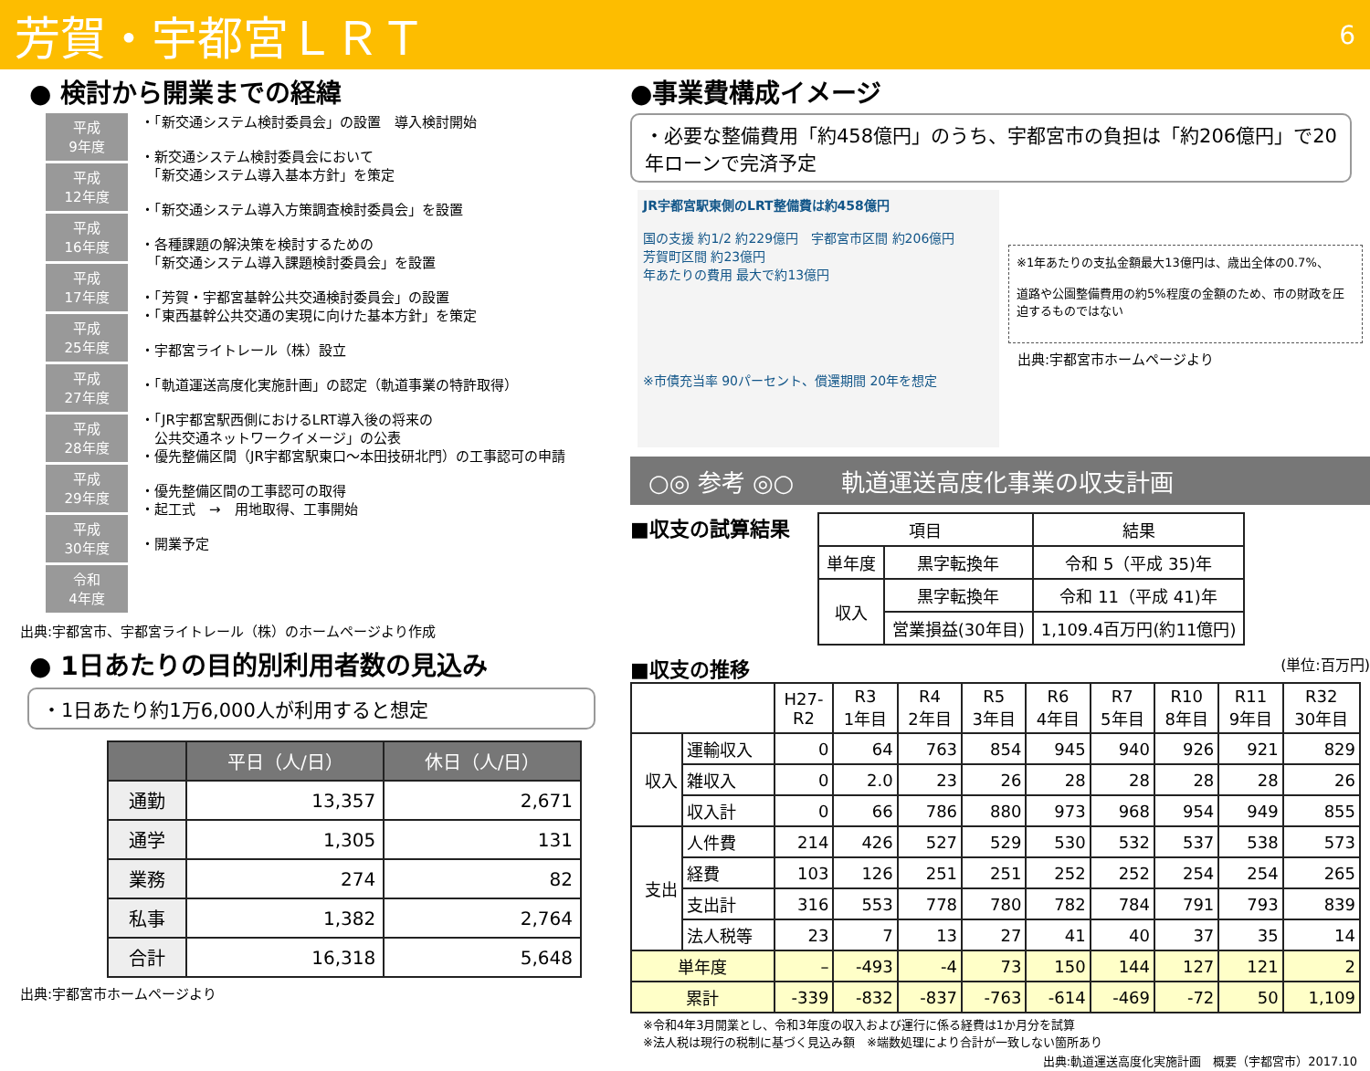芳賀・宇都宮ＬＲＴ 6
● 検討から開業までの経緯
平成
9年度
平成
12年度
平成
16年度
平成
17年度
平成
25年度
平成
27年度
平成
28年度
平成
29年度
平成
30年度
令和
4年度
・「新交通システム検討委員会」の設置　導入検討開始
・新交通システム検討委員会において
　「新交通システム導入基本方針」を策定
・「新交通システム導入方策調査検討委員会」を設置
・各種課題の解決策を検討するための
　「新交通システム導入課題検討委員会」を設置
・「芳賀・宇都宮基幹公共交通検討委員会」の設置
・「東西基幹公共交通の実現に向けた基本方針」を策定
・宇都宮ライトレール（株）設立
・「軌道運送高度化実施計画」の認定（軌道事業の特許取得）
・「JR宇都宮駅西側におけるLRT導入後の将来の
　公共交通ネットワークイメージ」の公表
・優先整備区間（JR宇都宮駅東口～本田技研北門）の工事認可の申請
・優先整備区間の工事認可の取得
・起工式　→　用地取得、工事開始
・開業予定
出典:宇都宮市、宇都宮ライトレール（株）のホームページより作成
● 1日あたりの目的別利用者数の見込み
・1日あたり約1万6,000人が利用すると想定
| | 平日（人/日） | 休日（人/日） |
| --- | --- | --- |
| 通勤 | 13,357 | 2,671 |
| 通学 | 1,305 | 131 |
| 業務 | 274 | 82 |
| 私事 | 1,382 | 2,764 |
| 合計 | 16,318 | 5,648 |
出典:宇都宮市ホームページより
●事業費構成イメージ
・必要な整備費用「約458億円」のうち、宇都宮市の負担は「約206億円」で20年ローンで完済予定
JR宇都宮駅東側のLRT整備費は約458億円
国の支援 約1/2 約229億円　宇都宮市区間 約206億円
芳賀町区間 約23億円
年あたりの費用 最大で約13億円
※市債充当率 90パーセント、償還期間 20年を想定
※1年あたりの支払金額最大13億円は、歳出全体の0.7%、
道路や公園整備費用の約5%程度の金額のため、市の財政を圧迫するものではない
出典:宇都宮市ホームページより
○◎ 参考 ◎○　　軌道運送高度化事業の収支計画
■収支の試算結果
| 項目 | | 結果 |
| --- | --- | --- |
| 単年度 | 黒字転換年 | 令和 5（平成 35)年 |
| 収入 | 黒字転換年 | 令和 11（平成 41)年 |
| | 営業損益(30年目) | 1,109.4百万円(約11億円) |
■収支の推移 (単位:百万円)
| | | H27- R2 | R3 1年目 | R4 2年目 | R5 3年目 | R6 4年目 | R7 5年目 | R10 8年目 | R11 9年目 | R32 30年目 |
| --- | --- | --- | --- | --- | --- | --- | --- | --- | --- | --- |
| 収入 | 運輸収入 | 0 | 64 | 763 | 854 | 945 | 940 | 926 | 921 | 829 |
| | 雑収入 | 0 | 2.0 | 23 | 26 | 28 | 28 | 28 | 28 | 26 |
| | 収入計 | 0 | 66 | 786 | 880 | 973 | 968 | 954 | 949 | 855 |
| 支出 | 人件費 | 214 | 426 | 527 | 529 | 530 | 532 | 537 | 538 | 573 |
| | 経費 | 103 | 126 | 251 | 251 | 252 | 252 | 254 | 254 | 265 |
| | 支出計 | 316 | 553 | 778 | 780 | 782 | 784 | 791 | 793 | 839 |
| | 法人税等 | 23 | 7 | 13 | 27 | 41 | 40 | 37 | 35 | 14 |
| 単年度 | | – | -493 | -4 | 73 | 150 | 144 | 127 | 121 | 2 |
| 累計 | | -339 | -832 | -837 | -763 | -614 | -469 | -72 | 50 | 1,109 |
※令和4年3月開業とし、令和3年度の収入および運行に係る経費は1か月分を試算
※法人税は現行の税制に基づく見込み額　※端数処理により合計が一致しない箇所あり
出典:軌道運送高度化実施計画　概要（宇都宮市）2017.10